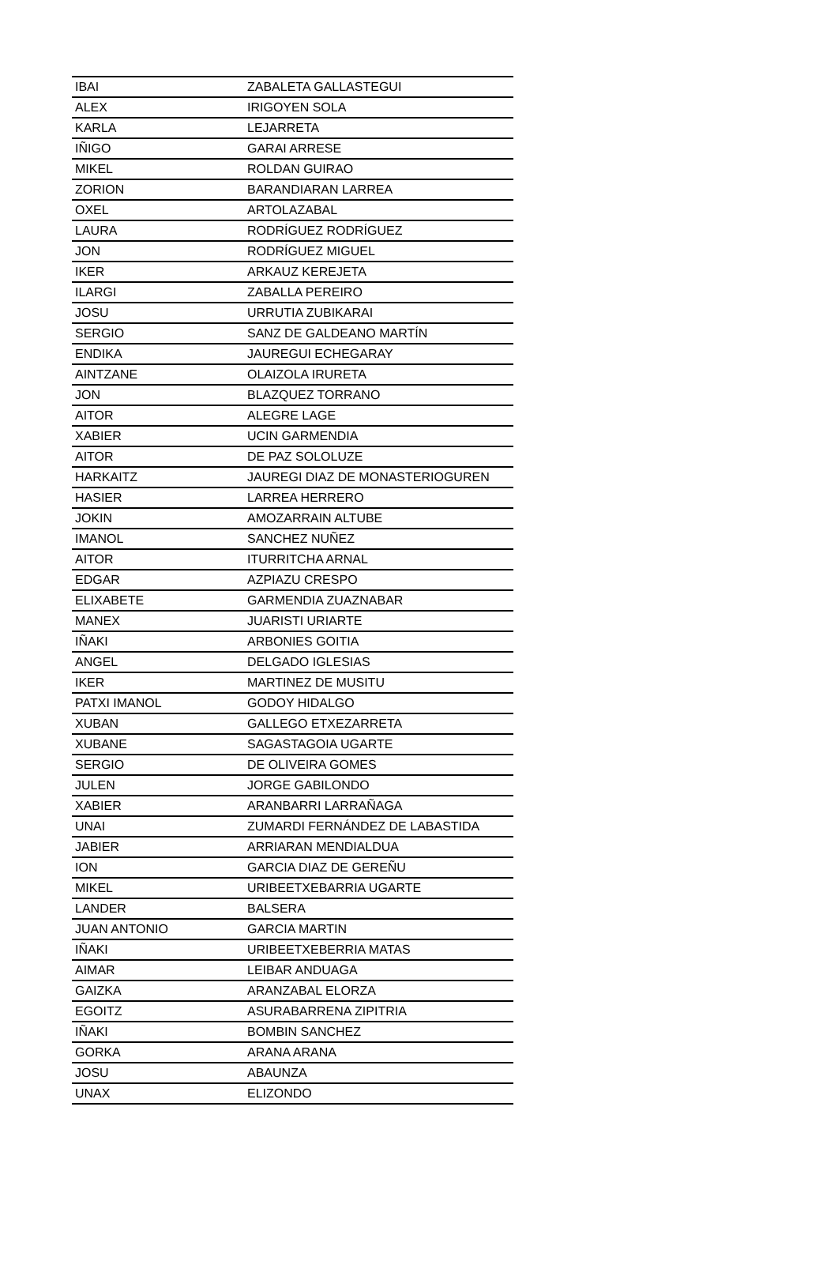| IBAI | ZABALETA GALLASTEGUI |
| ALEX | IRIGOYEN SOLA |
| KARLA | LEJARRETA |
| IÑIGO | GARAI ARRESE |
| MIKEL | ROLDAN GUIRAO |
| ZORION | BARANDIARAN LARREA |
| OXEL | ARTOLAZABAL |
| LAURA | RODRÍGUEZ RODRÍGUEZ |
| JON | RODRÍGUEZ MIGUEL |
| IKER | ARKAUZ KEREJETA |
| ILARGI | ZABALLA PEREIRO |
| JOSU | URRUTIA ZUBIKARAI |
| SERGIO | SANZ DE GALDEANO MARTÍN |
| ENDIKA | JAUREGUI ECHEGARAY |
| AINTZANE | OLAIZOLA IRURETA |
| JON | BLAZQUEZ TORRANO |
| AITOR | ALEGRE LAGE |
| XABIER | UCIN GARMENDIA |
| AITOR | DE PAZ SOLOLUZE |
| HARKAITZ | JAUREGI DIAZ DE MONASTERIOGUREN |
| HASIER | LARREA HERRERO |
| JOKIN | AMOZARRAIN ALTUBE |
| IMANOL | SANCHEZ NUÑEZ |
| AITOR | ITURRITCHA ARNAL |
| EDGAR | AZPIAZU CRESPO |
| ELIXABETE | GARMENDIA ZUAZNABAR |
| MANEX | JUARISTI URIARTE |
| IÑAKI | ARBONIES GOITIA |
| ANGEL | DELGADO IGLESIAS |
| IKER | MARTINEZ DE MUSITU |
| PATXI IMANOL | GODOY HIDALGO |
| XUBAN | GALLEGO ETXEZARRETA |
| XUBANE | SAGASTAGOIA UGARTE |
| SERGIO | DE OLIVEIRA GOMES |
| JULEN | JORGE GABILONDO |
| XABIER | ARANBARRI LARRAÑAGA |
| UNAI | ZUMARDI FERNÁNDEZ DE LABASTIDA |
| JABIER | ARRIARAN MENDIALDUA |
| ION | GARCIA DIAZ DE GEREÑU |
| MIKEL | URIBEETXEBARRIA UGARTE |
| LANDER | BALSERA |
| JUAN ANTONIO | GARCIA MARTIN |
| IÑAKI | URIBEETXEBERRIA MATAS |
| AIMAR | LEIBAR ANDUAGA |
| GAIZKA | ARANZABAL ELORZA |
| EGOITZ | ASURABARRENA ZIPITRIA |
| IÑAKI | BOMBIN SANCHEZ |
| GORKA | ARANA ARANA |
| JOSU | ABAUNZA |
| UNAX | ELIZONDO |